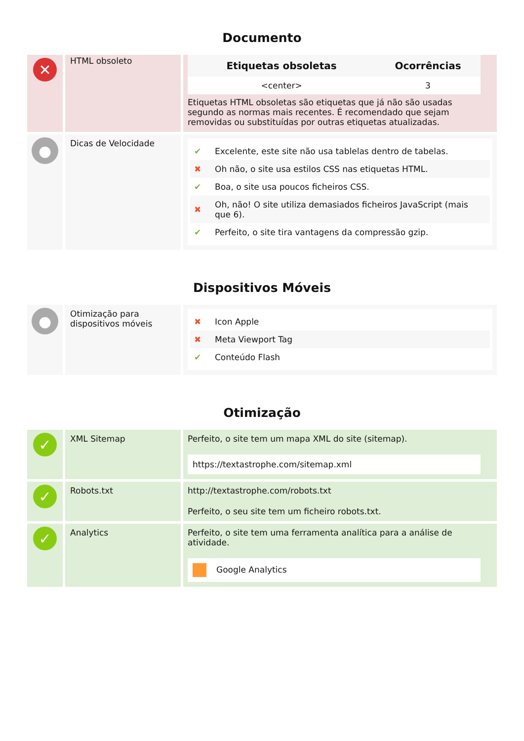Documento
✕
HTML obsoleto
| Etiquetas obsoletas | Ocorrências |
| --- | --- |
| <center> | 3 |
Etiquetas HTML obsoletas são etiquetas que já não são usadas segundo as normas mais recentes. É recomendado que sejam removidas ou substituídas por outras etiquetas atualizadas.
●
Dicas de Velocidade
| ✔ | Excelente, este site não usa tablelas dentro de tabelas. |
| ✖ | Oh não, o site usa estilos CSS nas etiquetas HTML. |
| ✔ | Boa, o site usa poucos ficheiros CSS. |
| ✖ | Oh, não! O site utiliza demasiados ficheiros JavaScript (mais que 6). |
| ✔ | Perfeito, o site tira vantagens da compressão gzip. |
Dispositivos Móveis
●
Otimização para dispositivos móveis
| ✖ | Icon Apple |
| ✖ | Meta Viewport Tag |
| ✔ | Conteúdo Flash |
Otimização
✓
XML Sitemap Perfeito, o site tem um mapa XML do site (sitemap).
https://textastrophe.com/sitemap.xml
✓
Robots.txt http://textastrophe.com/robots.txt
Perfeito, o seu site tem um ficheiro robots.txt.
✓
Analytics Perfeito, o site tem uma ferramenta analítica para a análise de atividade.
Google Analytics